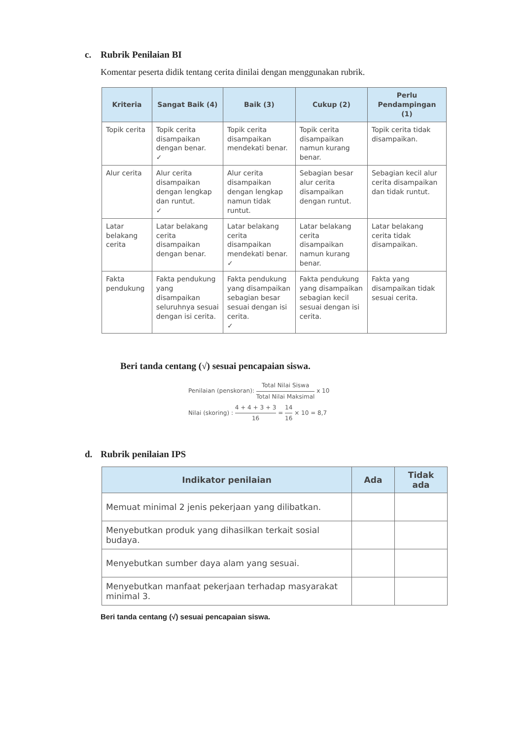c. Rubrik Penilaian BI
Komentar peserta didik tentang cerita dinilai dengan menggunakan rubrik.
| Kriteria | Sangat Baik (4) | Baik (3) | Cukup (2) | Perlu Pendampingan (1) |
| --- | --- | --- | --- | --- |
| Topik cerita | Topik cerita disampaikan dengan benar. ✓ | Topik cerita disampaikan mendekati benar. | Topik cerita disampaikan namun kurang benar. | Topik cerita tidak disampaikan. |
| Alur cerita | Alur cerita disampaikan dengan lengkap dan runtut. ✓ | Alur cerita disampaikan dengan lengkap namun tidak runtut. | Sebagian besar alur cerita disampaikan dengan runtut. | Sebagian kecil alur cerita disampaikan dan tidak runtut. |
| Latar belakang cerita | Latar belakang cerita disampaikan dengan benar. | Latar belakang cerita disampaikan mendekati benar. ✓ | Latar belakang cerita disampaikan namun kurang benar. | Latar belakang cerita tidak disampaikan. |
| Fakta pendukung | Fakta pendukung yang disampaikan seluruhnya sesuai dengan isi cerita. | Fakta pendukung yang disampaikan sebagian besar sesuai dengan isi cerita. ✓ | Fakta pendukung yang disampaikan sebagian kecil sesuai dengan isi cerita. | Fakta yang disampaikan tidak sesuai cerita. |
Beri tanda centang (√) sesuai pencapaian siswa.
Penilaian (penskoran): Total Nilai Siswa Total Nilai Maksimal x 10
Nilai (skoring) : 4 + 4 + 3 + 3 16 = 14 16 × 10 = 8,7
d. Rubrik penilaian IPS
| Indikator penilaian | Ada | Tidak ada |
| --- | --- | --- |
| Memuat minimal 2 jenis pekerjaan yang dilibatkan. | | |
| Menyebutkan produk yang dihasilkan terkait sosial budaya. | | |
| Menyebutkan sumber daya alam yang sesuai. | | |
| Menyebutkan manfaat pekerjaan terhadap masyarakat minimal 3. | | |
Beri tanda centang (√) sesuai pencapaian siswa.